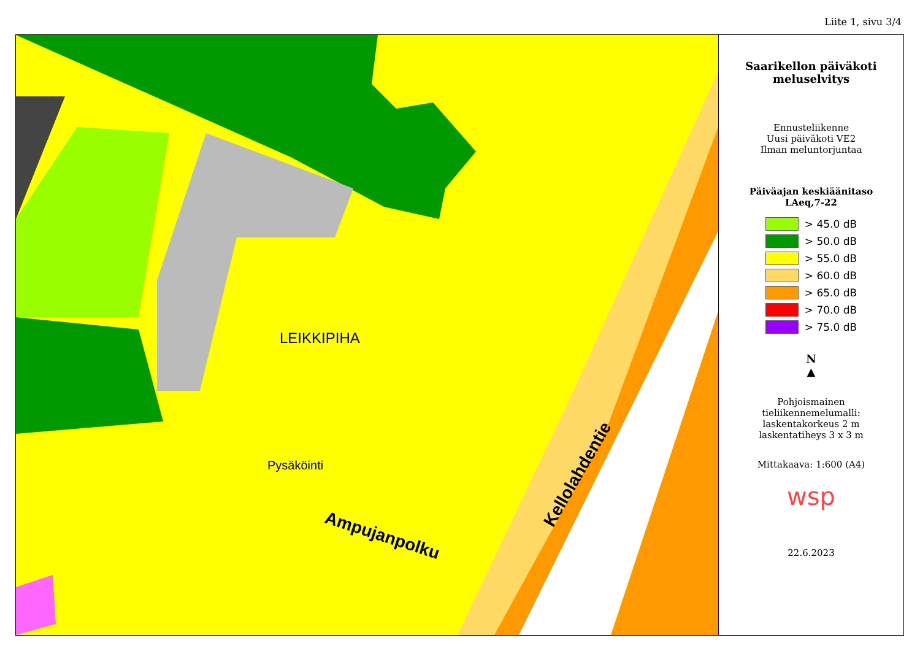Liite 1, sivu 3/4
LEIKKIPIHA
Pysäköinti
Ampujanpolku
Kellolahdentie
Saarikellon päiväkoti
meluselvitys
Ennusteliikenne
Uusi päiväkoti VE2
Ilman meluntorjuntaa
Päiväajan keskiäänitaso
LAeq,7-22
> 45.0 dB
> 50.0 dB
> 55.0 dB
> 60.0 dB
> 65.0 dB
> 70.0 dB
> 75.0 dB
N
▲
Pohjoismainen
tieliikennemelumalli:
laskentakorkeus 2 m
laskentatiheys 3 x 3 m
Mittakaava: 1:600 (A4)
wsp
22.6.2023